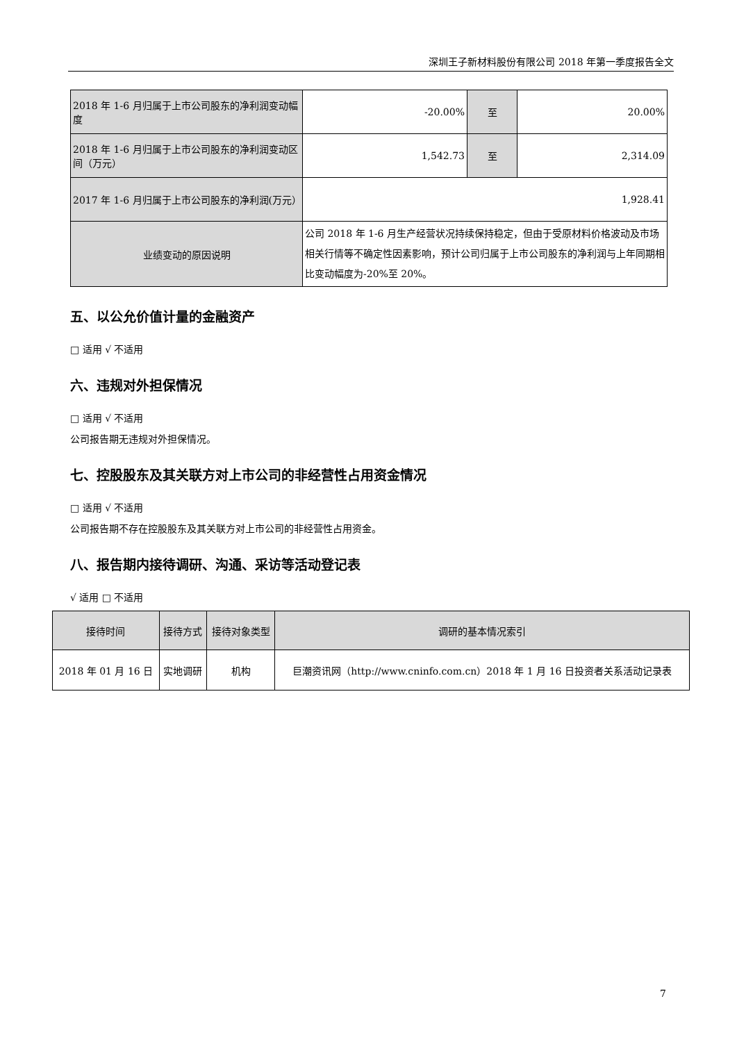深圳王子新材料股份有限公司 2018 年第一季度报告全文
| 2018 年 1-6 月归属于上市公司股东的净利润变动幅度 | -20.00% | 至 | 20.00% |
| 2018 年 1-6 月归属于上市公司股东的净利润变动区间（万元） | 1,542.73 | 至 | 2,314.09 |
| 2017 年 1-6 月归属于上市公司股东的净利润(万元） | 1,928.41 | | |
| 业绩变动的原因说明 | 公司 2018 年 1-6 月生产经营状况持续保持稳定，但由于受原材料价格波动及市场相关行情等不确定性因素影响，预计公司归属于上市公司股东的净利润与上年同期相比变动幅度为-20%至 20%。 | | |
五、以公允价值计量的金融资产
□ 适用 √ 不适用
六、违规对外担保情况
□ 适用 √ 不适用
公司报告期无违规对外担保情况。
七、控股股东及其关联方对上市公司的非经营性占用资金情况
□ 适用 √ 不适用
公司报告期不存在控股股东及其关联方对上市公司的非经营性占用资金。
八、报告期内接待调研、沟通、采访等活动登记表
√ 适用 □ 不适用
| 接待时间 | 接待方式 | 接待对象类型 | 调研的基本情况索引 |
| --- | --- | --- | --- |
| 2018 年 01 月 16 日 | 实地调研 | 机构 | 巨潮资讯网（http://www.cninfo.com.cn）2018 年 1 月 16 日投资者关系活动记录表 |
7